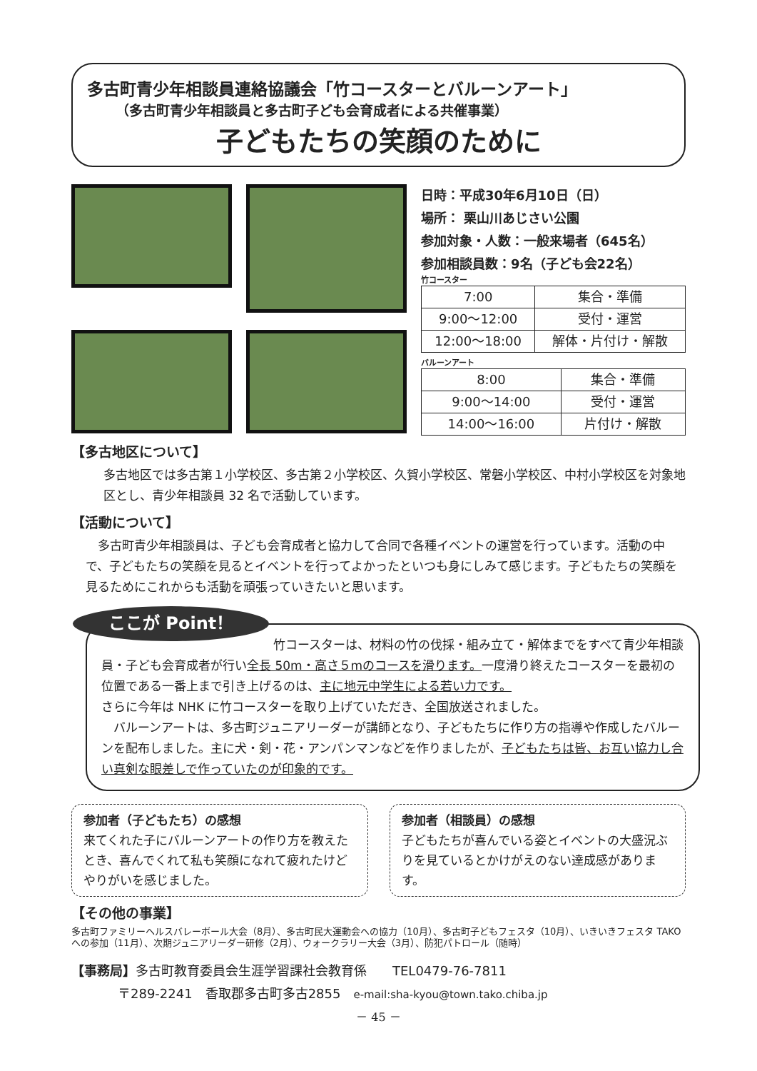多古町青少年相談員連絡協議会「竹コースターとバルーンアート」
（多古町青少年相談員と多古町子ども会育成者による共催事業）
子どもたちの笑顔のために
日時：平成30年6月10日（日）
場所： 栗山川あじさい公園
参加対象・人数：一般来場者（645名）
参加相談員数：9名（子ども会22名）
竹コースター
| 7:00 | 集合・準備 |
| 9:00～12:00 | 受付・運営 |
| 12:00～18:00 | 解体・片付け・解散 |
バルーンアート
| 8:00 | 集合・準備 |
| 9:00～14:00 | 受付・運営 |
| 14:00～16:00 | 片付け・解散 |
【多古地区について】
多古地区では多古第１小学校区、多古第２小学校区、久賀小学校区、常磐小学校区、中村小学校区を対象地区とし、青少年相談員 32 名で活動しています。
【活動について】
　多古町青少年相談員は、子ども会育成者と協力して合同で各種イベントの運営を行っています。活動の中で、子どもたちの笑顔を見るとイベントを行ってよかったといつも身にしみて感じます。子どもたちの笑顔を見るためにこれからも活動を頑張っていきたいと思います。
ここが Point！ 竹コースターは、材料の竹の伐採・組み立て・解体までをすべて青少年相談員・子ども会育成者が行い全長 50m・高さ５mのコースを滑ります。一度滑り終えたコースターを最初の位置である一番上まで引き上げるのは、主に地元中学生による若い力です。
さらに今年は NHK に竹コースターを取り上げていただき、全国放送されました。
　バルーンアートは、多古町ジュニアリーダーが講師となり、子どもたちに作り方の指導や作成したバルーンを配布しました。主に犬・剣・花・アンパンマンなどを作りましたが、子どもたちは皆、お互い協力し合い真剣な眼差しで作っていたのが印象的です。
参加者（子どもたち）の感想
来てくれた子にバルーンアートの作り方を教えたとき、喜んでくれて私も笑顔になれて疲れたけどやりがいを感じました。
参加者（相談員）の感想
子どもたちが喜んでいる姿とイベントの大盛況ぶりを見ているとかけがえのない達成感があります。
【その他の事業】
多古町ファミリーヘルスバレーボール大会（8月）、多古町民大運動会への協力（10月）、多古町子どもフェスタ（10月）、いきいきフェスタ TAKO への参加（11月）、次期ジュニアリーダー研修（2月）、ウォークラリー大会（3月）、防犯パトロール（随時）
【事務局】多古町教育委員会生涯学習課社会教育係　　TEL0479-76-7811
〒289-2241　香取郡多古町多古2855　e-mail:sha-kyou@town.tako.chiba.jp
－ 45 －